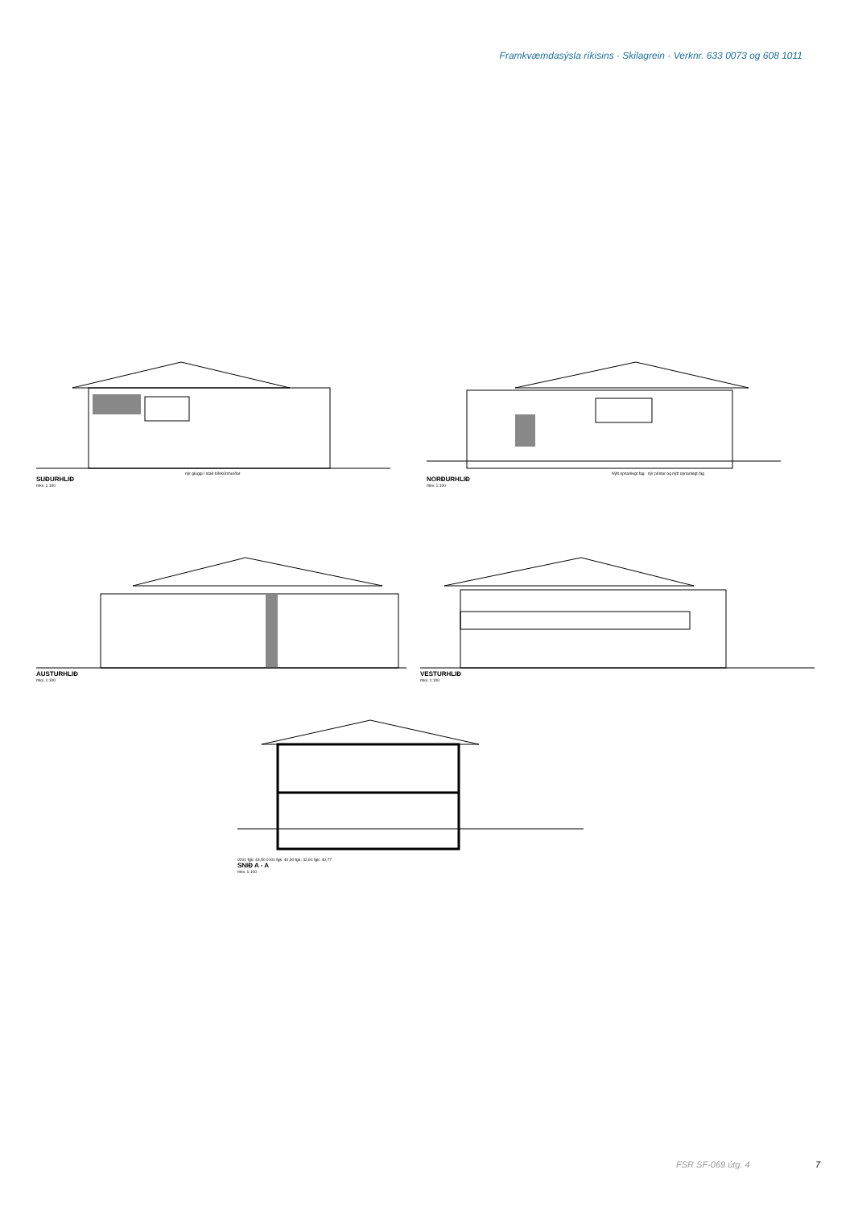Framkvæmdasýsla ríkisins · Skilagrein · Verknr. 633 0073 og 608 1011
nýr gluggi í stað bílskúrshurðar
SUÐURHLIÐ
mkv. 1:100
Nýtt opnanlegt fag nýr póstur og nýtt opnanlegt fag
NORÐURHLIÐ
mkv. 1:100
AUSTURHLIÐ
mkv. 1:100
VESTURHLIÐ
mkv. 1:100
0201 fgk: 43,50 0101 fgk: 40,90 fgk: 42,81 fgk: 40,77
SNIÐ A - A
mkv. 1:100
FSR SF-069 útg. 4 7